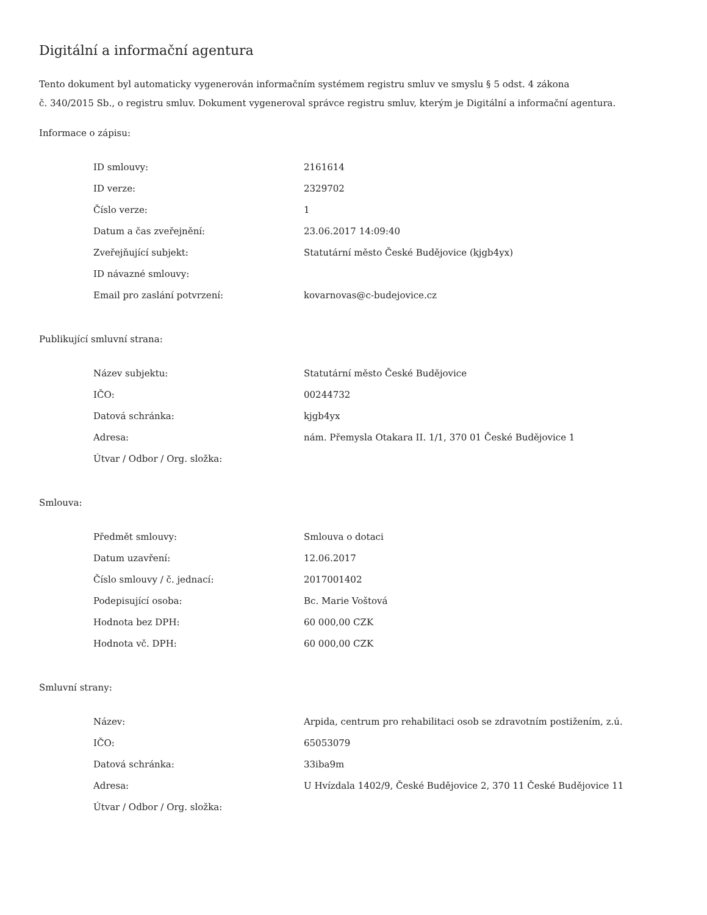Digitální a informační agentura
Tento dokument byl automaticky vygenerován informačním systémem registru smluv ve smyslu § 5 odst. 4 zákona
č. 340/2015 Sb., o registru smluv. Dokument vygeneroval správce registru smluv, kterým je Digitální a informační agentura.
Informace o zápisu:
| ID smlouvy: | 2161614 |
| ID verze: | 2329702 |
| Číslo verze: | 1 |
| Datum a čas zveřejnění: | 23.06.2017 14:09:40 |
| Zveřejňující subjekt: | Statutární město České Budějovice (kjgb4yx) |
| ID návazné smlouvy: | |
| Email pro zaslání potvrzení: | kovarnovas@c-budejovice.cz |
Publikující smluvní strana:
| Název subjektu: | Statutární město České Budějovice |
| IČO: | 00244732 |
| Datová schránka: | kjgb4yx |
| Adresa: | nám. Přemysla Otakara II. 1/1, 370 01 České Budějovice 1 |
| Útvar / Odbor / Org. složka: | |
Smlouva:
| Předmět smlouvy: | Smlouva o dotaci |
| Datum uzavření: | 12.06.2017 |
| Číslo smlouvy / č. jednací: | 2017001402 |
| Podepisující osoba: | Bc. Marie Voštová |
| Hodnota bez DPH: | 60 000,00 CZK |
| Hodnota vč. DPH: | 60 000,00 CZK |
Smluvní strany:
| Název: | Arpida, centrum pro rehabilitaci osob se zdravotním postižením, z.ú. |
| IČO: | 65053079 |
| Datová schránka: | 33iba9m |
| Adresa: | U Hvízdala 1402/9, České Budějovice 2, 370 11 České Budějovice 11 |
| Útvar / Odbor / Org. složka: | |